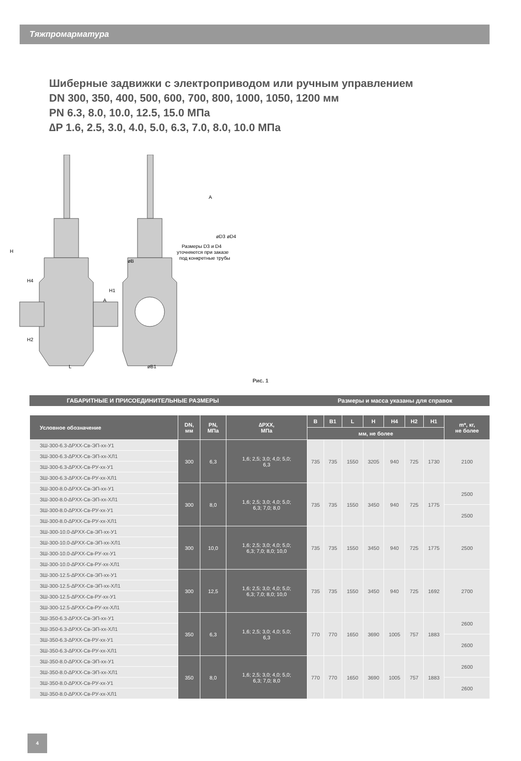Тяжпромарматура
Шиберные задвижки с электроприводом или ручным управлением
DN 300, 350, 400, 500, 600, 700, 800, 1000, 1050, 1200 мм
PN 6.3, 8.0, 10.0, 12.5, 15.0 МПа
∆P 1.6, 2.5, 3.0, 4.0, 5.0, 6.3, 7.0, 8.0, 10.0 МПа
H
H4
H2
L
øB1
øB
H1
A
A
Размеры D3 и D4
уточняются при заказе
под конкретные трубы
øD3
øD4
Рис. 1
ГАБАРИТНЫЕ И ПРИСОЕДИНИТЕЛЬНЫЕ РАЗМЕРЫ Размеры и масса указаны для справок
| Условное обозначение | DN, мм | PN, МПа | ∆PXX, МПа | B | B1 | L | H | H4 | H2 | H1 | m*, кг, не более |
| --- | --- | --- | --- | --- | --- | --- | --- | --- | --- | --- | --- |
| | | | | мм, не более | | | | | | | |
| ЗШ-300-6.3-∆PXX-Св-ЭП-xx-У1 | 300 | 6,3 | 1,6; 2,5; 3,0; 4,0; 5,0; 6,3 | 735 | 735 | 1550 | 3205 | 940 | 725 | 1730 | 2100 |
| ЗШ-300-6.3-∆PXX-Св-ЭП-xx-ХЛ1 | | | | | | | | | | | |
| ЗШ-300-6.3-∆PXX-Св-РУ-xx-У1 | | | | | | | | | | | |
| ЗШ-300-6.3-∆PXX-Св-РУ-xx-ХЛ1 | | | | | | | | | | | |
| ЗШ-300-8.0-∆PXX-Св-ЭП-xx-У1 | 300 | 8,0 | 1,6; 2,5; 3,0; 4,0; 5,0; 6,3; 7,0; 8,0 | 735 | 735 | 1550 | 3450 | 940 | 725 | 1775 | 2500 |
| ЗШ-300-8.0-∆PXX-Св-ЭП-xx-ХЛ1 | | | | | | | | | | | |
| ЗШ-300-8.0-∆PXX-Св-РУ-xx-У1 | | | | | | | | | | | 2500 |
| ЗШ-300-8.0-∆PXX-Св-РУ-xx-ХЛ1 | | | | | | | | | | | |
| ЗШ-300-10.0-∆PXX-Св-ЭП-xx-У1 | 300 | 10,0 | 1,6; 2,5; 3,0; 4,0; 5,0; 6,3; 7,0; 8,0; 10,0 | 735 | 735 | 1550 | 3450 | 940 | 725 | 1775 | 2500 |
| ЗШ-300-10.0-∆PXX-Св-ЭП-xx-ХЛ1 | | | | | | | | | | | |
| ЗШ-300-10.0-∆PXX-Св-РУ-xx-У1 | | | | | | | | | | | |
| ЗШ-300-10.0-∆PXX-Св-РУ-xx-ХЛ1 | | | | | | | | | | | |
| ЗШ-300-12.5-∆PXX-Св-ЭП-xx-У1 | 300 | 12,5 | 1,6; 2,5; 3,0; 4,0; 5,0; 6,3; 7,0; 8,0; 10,0 | 735 | 735 | 1550 | 3450 | 940 | 725 | 1692 | 2700 |
| ЗШ-300-12.5-∆PXX-Св-ЭП-xx-ХЛ1 | | | | | | | | | | | |
| ЗШ-300-12.5-∆PXX-Св-РУ-xx-У1 | | | | | | | | | | | |
| ЗШ-300-12.5-∆PXX-Св-РУ-xx-ХЛ1 | | | | | | | | | | | |
| ЗШ-350-6.3-∆PXX-Св-ЭП-xx-У1 | 350 | 6,3 | 1,6; 2,5; 3,0; 4,0; 5,0; 6,3 | 770 | 770 | 1650 | 3690 | 1005 | 757 | 1883 | 2600 |
| ЗШ-350-6.3-∆PXX-Св-ЭП-xx-ХЛ1 | | | | | | | | | | | |
| ЗШ-350-6.3-∆PXX-Св-РУ-xx-У1 | | | | | | | | | | | 2600 |
| ЗШ-350-6.3-∆PXX-Св-РУ-xx-ХЛ1 | | | | | | | | | | | |
| ЗШ-350-8.0-∆PXX-Св-ЭП-xx-У1 | 350 | 8,0 | 1,6; 2,5; 3,0; 4,0; 5,0; 6,3; 7,0; 8,0 | 770 | 770 | 1650 | 3690 | 1005 | 757 | 1883 | 2600 |
| ЗШ-350-8.0-∆PXX-Св-ЭП-xx-ХЛ1 | | | | | | | | | | | |
| ЗШ-350-8.0-∆PXX-Св-РУ-xx-У1 | | | | | | | | | | | 2600 |
| ЗШ-350-8.0-∆PXX-Св-РУ-xx-ХЛ1 | | | | | | | | | | | |
4